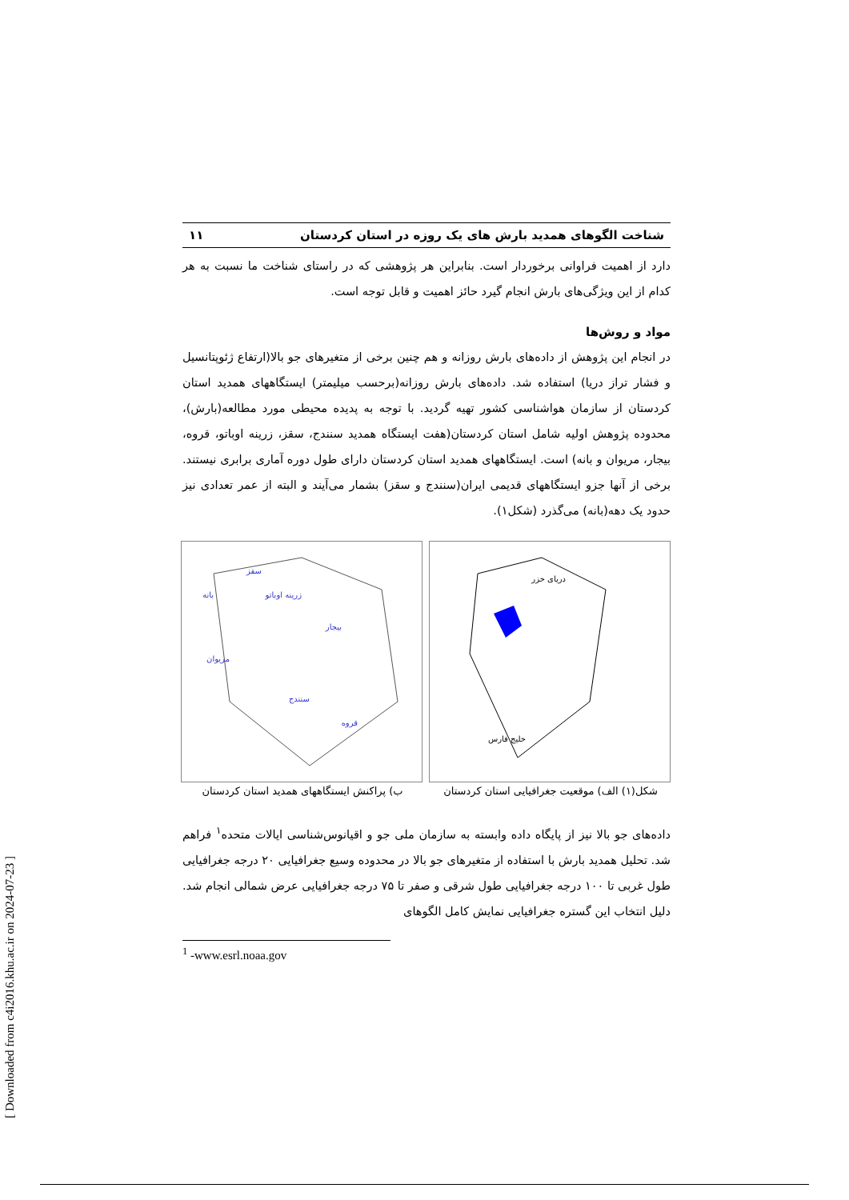شناخت الگوهای همدید بارش های یک روزه در استان کردستان ۱۱
دارد از اهمیت فراوانی برخوردار است. بنابراین هر پژوهشی که در راستای شناخت ما نسبت به هر کدام از این ویژگی‌های بارش انجام گیرد حائز اهمیت و قابل توجه است.
مواد و روش‌ها
در انجام این پژوهش از داده‌های بارش روزانه و هم چنین برخی از متغیرهای جو بالا(ارتفاع ژئوپتانسیل و فشار تراز دریا) استفاده شد. داده‌های بارش روزانه(برحسب میلیمتر) ایستگاههای همدید استان کردستان از سازمان هواشناسی کشور تهیه گردید. با توجه به پدیده محیطی مورد مطالعه(بارش)، محدوده پژوهش اولیه شامل استان کردستان(هفت ایستگاه همدید سنندج، سقز، زرینه اوباتو، قروه، بیجار، مریوان و بانه) است. ایستگاههای همدید استان کردستان دارای طول دوره آماری برابری نیستند. برخی از آنها جزو ایستگاههای قدیمی ایران(سنندج و سقز) بشمار می‌آیند و البته از عمر تعدادی نیز حدود یک دهه(بانه) می‌گذرد (شکل۱).
دریای خزر
خلیج فارس
شکل(۱) الف) موقعیت جغرافیایی استان کردستان
سقز
بانه
زرینه اوباتو
بیجار
مریوان
سنندج
قروه
ب) پراکنش ایستگاههای همدید استان کردستان
داده‌های جو بالا نیز از پایگاه داده وابسته به سازمان ملی جو و اقیانوس‌شناسی ایالات متحده<sup>۱</sup> فراهم شد. تحلیل همدید بارش با استفاده از متغیرهای جو بالا در محدوده وسیع جغرافیایی ۲۰ درجه جغرافیایی طول غربی تا ۱۰۰ درجه جغرافیایی طول شرقی و صفر تا ۷۵ درجه جغرافیایی عرض شمالی انجام شد. دلیل انتخاب این گستره جغرافیایی نمایش کامل الگوهای
<sup>1</sup> -www.esrl.noaa.gov
[ Downloaded from c4i2016.khu.ac.ir on 2024-07-23 ]